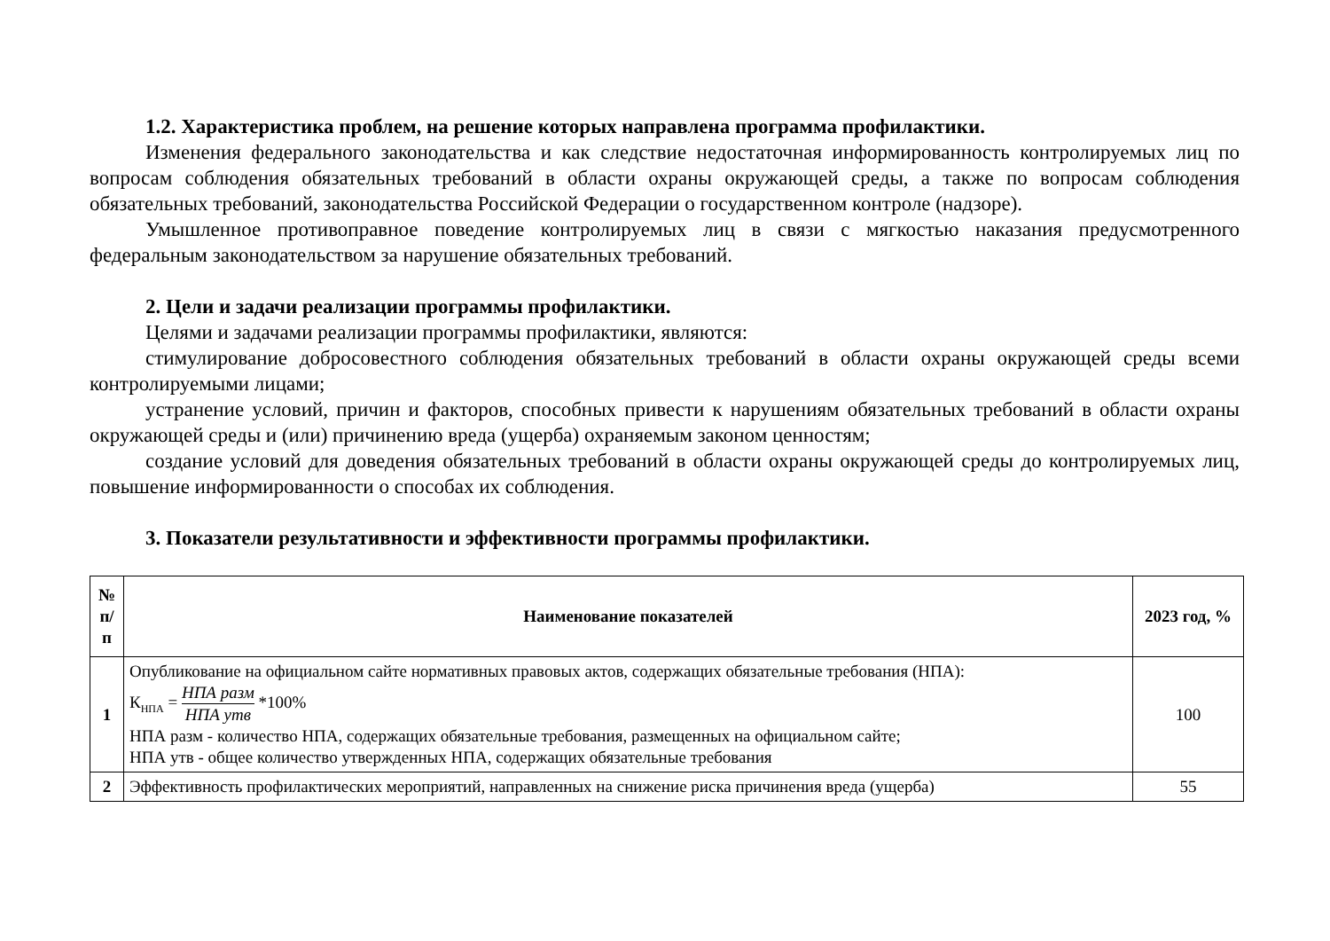1.2. Характеристика проблем, на решение которых направлена программа профилактики.
Изменения федерального законодательства и как следствие недостаточная информированность контролируемых лиц по вопросам соблюдения обязательных требований в области охраны окружающей среды, а также по вопросам соблюдения обязательных требований, законодательства Российской Федерации о государственном контроле (надзоре).
Умышленное противоправное поведение контролируемых лиц в связи с мягкостью наказания предусмотренного федеральным законодательством за нарушение обязательных требований.
2. Цели и задачи реализации программы профилактики.
Целями и задачами реализации программы профилактики, являются:
стимулирование добросовестного соблюдения обязательных требований в области охраны окружающей среды всеми контролируемыми лицами;
устранение условий, причин и факторов, способных привести к нарушениям обязательных требований в области охраны окружающей среды и (или) причинению вреда (ущерба) охраняемым законом ценностям;
создание условий для доведения обязательных требований в области охраны окружающей среды до контролируемых лиц, повышение информированности о способах их соблюдения.
3. Показатели результативности и эффективности программы профилактики.
| № п/ п | Наименование показателей | 2023 год, % |
| --- | --- | --- |
| 1 | Опубликование на официальном сайте нормативных правовых актов, содержащих обязательные требования (НПА): К<sub>НПА</sub> = НПА разм НПА утв *100% НПА разм - количество НПА, содержащих обязательные требования, размещенных на официальном сайте; НПА утв - общее количество утвержденных НПА, содержащих обязательные требования | 100 |
| 2 | Эффективность профилактических мероприятий, направленных на снижение риска причинения вреда (ущерба) | 55 |